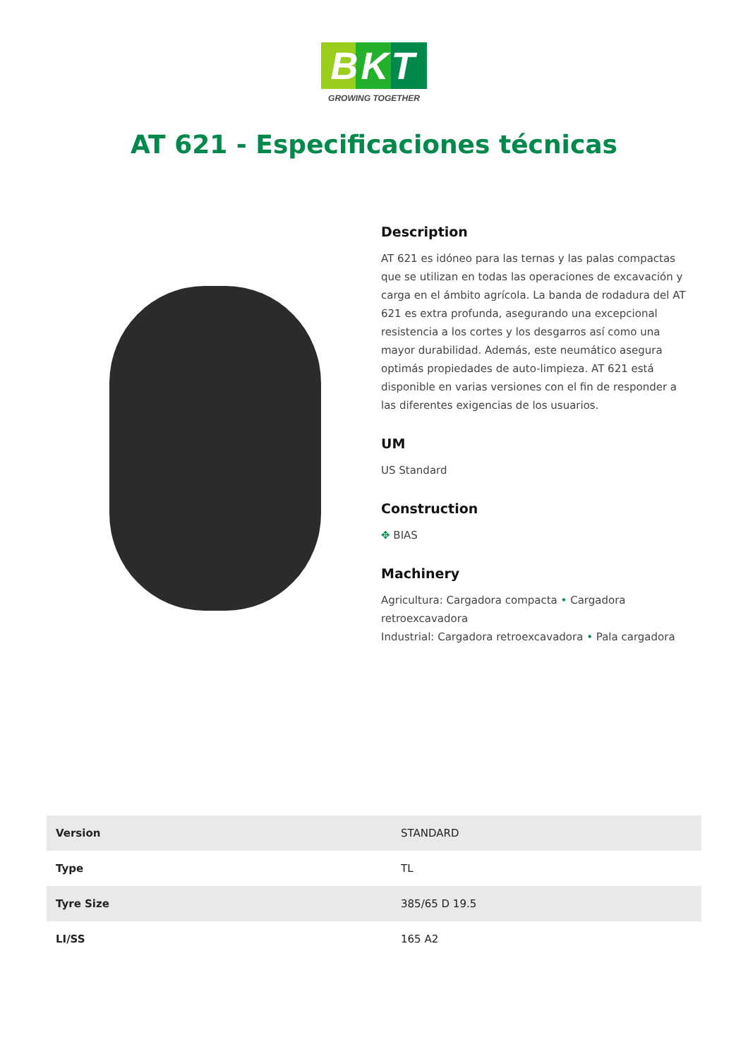BKT
GROWING TOGETHER
AT 621 - Especificaciones técnicas
Description
AT 621 es idóneo para las ternas y las palas compactas que se utilizan en todas las operaciones de excavación y carga en el ámbito agrícola. La banda de rodadura del AT 621 es extra profunda, asegurando una excepcional resistencia a los cortes y los desgarros así como una mayor durabilidad. Además, este neumático asegura optimás propiedades de auto-limpieza. AT 621 está disponible en varias versiones con el fin de responder a las diferentes exigencias de los usuarios.
UM
US Standard
Construction
✥ BIAS
Machinery
Agricultura: Cargadora compacta • Cargadora retroexcavadora
Industrial: Cargadora retroexcavadora • Pala cargadora
| Version | STANDARD |
| Type | TL |
| Tyre Size | 385/65 D 19.5 |
| LI/SS | 165 A2 |